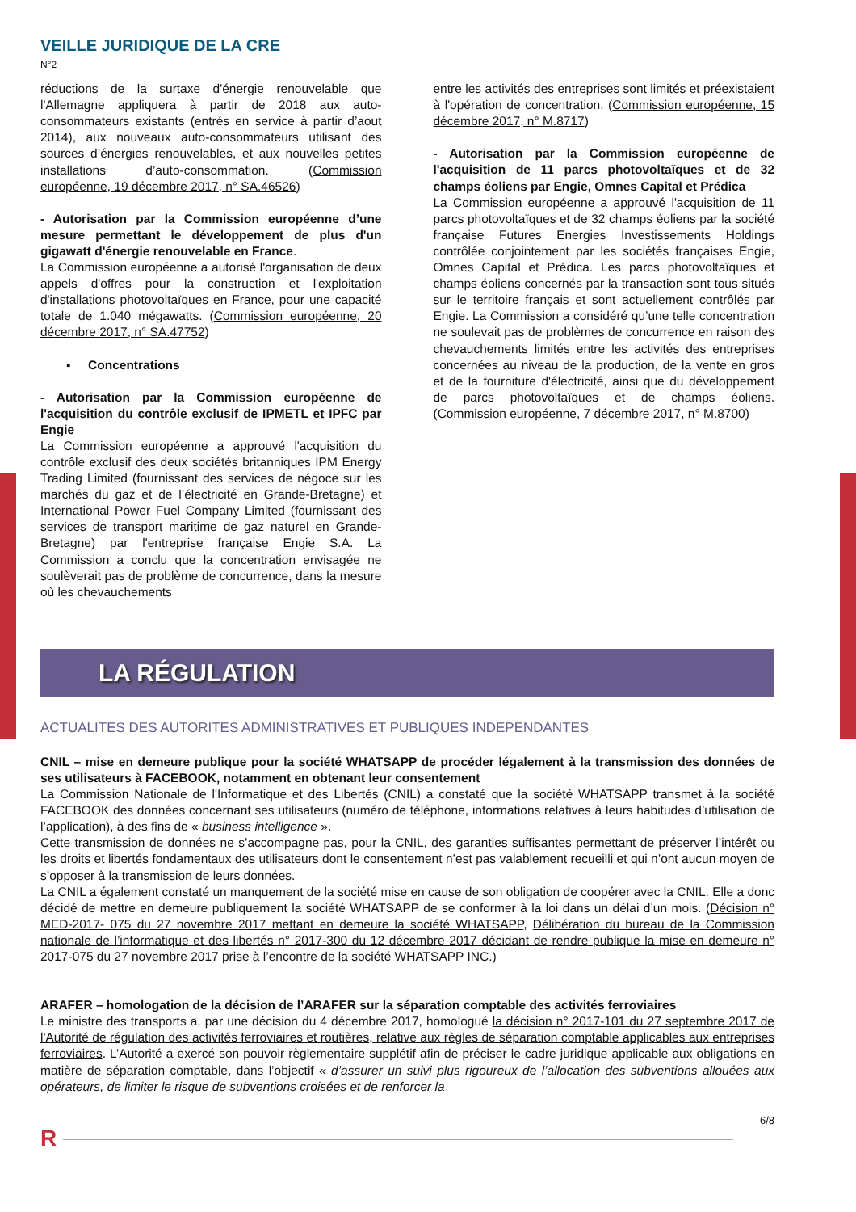VEILLE JURIDIQUE DE LA CRE
N°2
réductions de la surtaxe d'énergie renouvelable que l'Allemagne appliquera à partir de 2018 aux auto-consommateurs existants (entrés en service à partir d’aout 2014), aux nouveaux auto-consommateurs utilisant des sources d’énergies renouvelables, et aux nouvelles petites installations d’auto-consommation. (Commission européenne, 19 décembre 2017, n° SA.46526)
- Autorisation par la Commission européenne d’une mesure permettant le développement de plus d'un gigawatt d'énergie renouvelable en France.
La Commission européenne a autorisé l'organisation de deux appels d'offres pour la construction et l'exploitation d'installations photovoltaïques en France, pour une capacité totale de 1.040 mégawatts. (Commission européenne, 20 décembre 2017, n° SA.47752)
▪ Concentrations
- Autorisation par la Commission européenne de l'acquisition du contrôle exclusif de IPMETL et IPFC par Engie
La Commission européenne a approuvé l'acquisition du contrôle exclusif des deux sociétés britanniques IPM Energy Trading Limited (fournissant des services de négoce sur les marchés du gaz et de l’électricité en Grande-Bretagne) et International Power Fuel Company Limited (fournissant des services de transport maritime de gaz naturel en Grande-Bretagne) par l'entreprise française Engie S.A. La Commission a conclu que la concentration envisagée ne soulèverait pas de problème de concurrence, dans la mesure où les chevauchements
entre les activités des entreprises sont limités et préexistaient à l'opération de concentration. (Commission européenne, 15 décembre 2017, n° M.8717)
- Autorisation par la Commission européenne de l'acquisition de 11 parcs photovoltaïques et de 32 champs éoliens par Engie, Omnes Capital et Prédica
La Commission européenne a approuvé l'acquisition de 11 parcs photovoltaïques et de 32 champs éoliens par la société française Futures Energies Investissements Holdings contrôlée conjointement par les sociétés françaises Engie, Omnes Capital et Prédica. Les parcs photovoltaïques et champs éoliens concernés par la transaction sont tous situés sur le territoire français et sont actuellement contrôlés par Engie. La Commission a considéré qu’une telle concentration ne soulevait pas de problèmes de concurrence en raison des chevauchements limités entre les activités des entreprises concernées au niveau de la production, de la vente en gros et de la fourniture d'électricité, ainsi que du développement de parcs photovoltaïques et de champs éoliens. (Commission européenne, 7 décembre 2017, n° M.8700)
LA RÉGULATION
ACTUALITES DES AUTORITES ADMINISTRATIVES ET PUBLIQUES INDEPENDANTES
CNIL – mise en demeure publique pour la société WHATSAPP de procéder légalement à la transmission des données de ses utilisateurs à FACEBOOK, notamment en obtenant leur consentement
La Commission Nationale de l'Informatique et des Libertés (CNIL) a constaté que la société WHATSAPP transmet à la société FACEBOOK des données concernant ses utilisateurs (numéro de téléphone, informations relatives à leurs habitudes d’utilisation de l’application), à des fins de « business intelligence ».
Cette transmission de données ne s’accompagne pas, pour la CNIL, des garanties suffisantes permettant de préserver l’intérêt ou les droits et libertés fondamentaux des utilisateurs dont le consentement n’est pas valablement recueilli et qui n’ont aucun moyen de s’opposer à la transmission de leurs données.
La CNIL a également constaté un manquement de la société mise en cause de son obligation de coopérer avec la CNIL. Elle a donc décidé de mettre en demeure publiquement la société WHATSAPP de se conformer à la loi dans un délai d’un mois. (Décision n° MED-2017- 075 du 27 novembre 2017 mettant en demeure la société WHATSAPP, Délibération du bureau de la Commission nationale de l’informatique et des libertés n° 2017-300 du 12 décembre 2017 décidant de rendre publique la mise en demeure n° 2017-075 du 27 novembre 2017 prise à l’encontre de la société WHATSAPP INC.)
ARAFER – homologation de la décision de l’ARAFER sur la séparation comptable des activités ferroviaires
Le ministre des transports a, par une décision du 4 décembre 2017, homologué la décision n° 2017-101 du 27 septembre 2017 de l'Autorité de régulation des activités ferroviaires et routières, relative aux règles de séparation comptable applicables aux entreprises ferroviaires. L’Autorité a exercé son pouvoir règlementaire supplétif afin de préciser le cadre juridique applicable aux obligations en matière de séparation comptable, dans l’objectif « d’assurer un suivi plus rigoureux de l’allocation des subventions allouées aux opérateurs, de limiter le risque de subventions croisées et de renforcer la
6/8
R